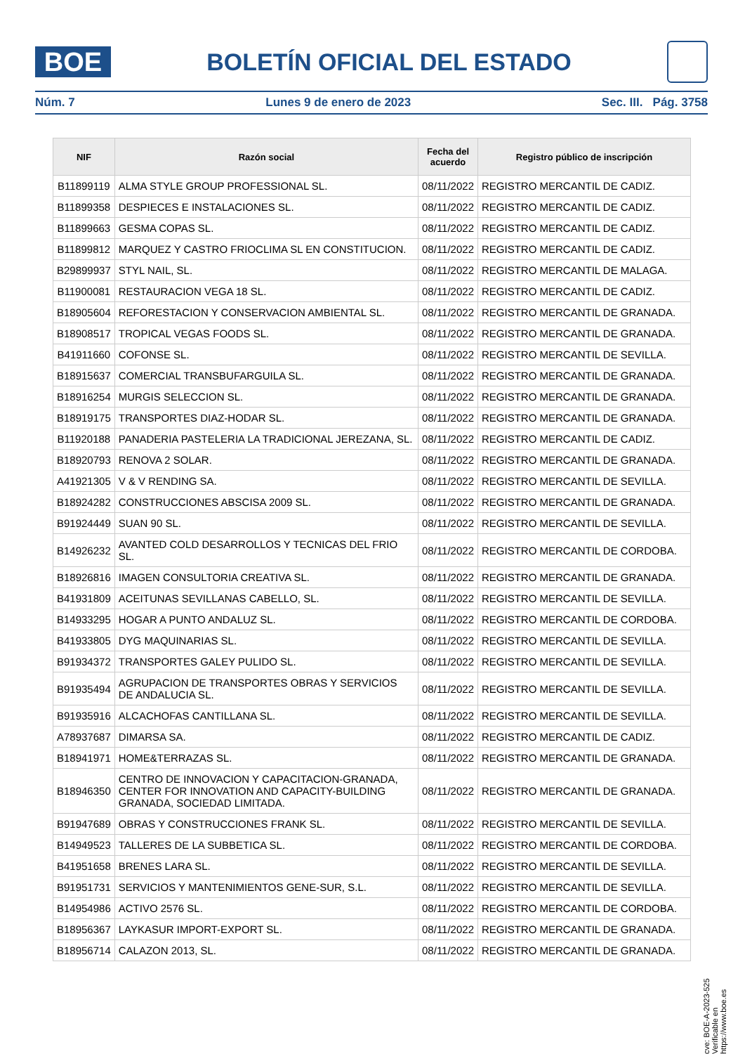BOE
BOLETÍN OFICIAL DEL ESTADO
Núm. 7 Lunes 9 de enero de 2023 Sec. III. Pág. 3758
| NIF | Razón social | Fecha del acuerdo | Registro público de inscripción |
| --- | --- | --- | --- |
| B11899119 | ALMA STYLE GROUP PROFESSIONAL SL. | 08/11/2022 | REGISTRO MERCANTIL DE CADIZ. |
| B11899358 | DESPIECES E INSTALACIONES SL. | 08/11/2022 | REGISTRO MERCANTIL DE CADIZ. |
| B11899663 | GESMA COPAS SL. | 08/11/2022 | REGISTRO MERCANTIL DE CADIZ. |
| B11899812 | MARQUEZ Y CASTRO FRIOCLIMA SL EN CONSTITUCION. | 08/11/2022 | REGISTRO MERCANTIL DE CADIZ. |
| B29899937 | STYL NAIL, SL. | 08/11/2022 | REGISTRO MERCANTIL DE MALAGA. |
| B11900081 | RESTAURACION VEGA 18 SL. | 08/11/2022 | REGISTRO MERCANTIL DE CADIZ. |
| B18905604 | REFORESTACION Y CONSERVACION AMBIENTAL SL. | 08/11/2022 | REGISTRO MERCANTIL DE GRANADA. |
| B18908517 | TROPICAL VEGAS FOODS SL. | 08/11/2022 | REGISTRO MERCANTIL DE GRANADA. |
| B41911660 | COFONSE SL. | 08/11/2022 | REGISTRO MERCANTIL DE SEVILLA. |
| B18915637 | COMERCIAL TRANSBUFARGUILA SL. | 08/11/2022 | REGISTRO MERCANTIL DE GRANADA. |
| B18916254 | MURGIS SELECCION SL. | 08/11/2022 | REGISTRO MERCANTIL DE GRANADA. |
| B18919175 | TRANSPORTES DIAZ-HODAR SL. | 08/11/2022 | REGISTRO MERCANTIL DE GRANADA. |
| B11920188 | PANADERIA PASTELERIA LA TRADICIONAL JEREZANA, SL. | 08/11/2022 | REGISTRO MERCANTIL DE CADIZ. |
| B18920793 | RENOVA 2 SOLAR. | 08/11/2022 | REGISTRO MERCANTIL DE GRANADA. |
| A41921305 | V & V RENDING SA. | 08/11/2022 | REGISTRO MERCANTIL DE SEVILLA. |
| B18924282 | CONSTRUCCIONES ABSCISA 2009 SL. | 08/11/2022 | REGISTRO MERCANTIL DE GRANADA. |
| B91924449 | SUAN 90 SL. | 08/11/2022 | REGISTRO MERCANTIL DE SEVILLA. |
| B14926232 | AVANTED COLD DESARROLLOS Y TECNICAS DEL FRIO SL. | 08/11/2022 | REGISTRO MERCANTIL DE CORDOBA. |
| B18926816 | IMAGEN CONSULTORIA CREATIVA SL. | 08/11/2022 | REGISTRO MERCANTIL DE GRANADA. |
| B41931809 | ACEITUNAS SEVILLANAS CABELLO, SL. | 08/11/2022 | REGISTRO MERCANTIL DE SEVILLA. |
| B14933295 | HOGAR A PUNTO ANDALUZ SL. | 08/11/2022 | REGISTRO MERCANTIL DE CORDOBA. |
| B41933805 | DYG MAQUINARIAS SL. | 08/11/2022 | REGISTRO MERCANTIL DE SEVILLA. |
| B91934372 | TRANSPORTES GALEY PULIDO SL. | 08/11/2022 | REGISTRO MERCANTIL DE SEVILLA. |
| B91935494 | AGRUPACION DE TRANSPORTES OBRAS Y SERVICIOS DE ANDALUCIA SL. | 08/11/2022 | REGISTRO MERCANTIL DE SEVILLA. |
| B91935916 | ALCACHOFAS CANTILLANA SL. | 08/11/2022 | REGISTRO MERCANTIL DE SEVILLA. |
| A78937687 | DIMARSA SA. | 08/11/2022 | REGISTRO MERCANTIL DE CADIZ. |
| B18941971 | HOME&TERRAZAS SL. | 08/11/2022 | REGISTRO MERCANTIL DE GRANADA. |
| B18946350 | CENTRO DE INNOVACION Y CAPACITACION-GRANADA, CENTER FOR INNOVATION AND CAPACITY-BUILDING GRANADA, SOCIEDAD LIMITADA. | 08/11/2022 | REGISTRO MERCANTIL DE GRANADA. |
| B91947689 | OBRAS Y CONSTRUCCIONES FRANK SL. | 08/11/2022 | REGISTRO MERCANTIL DE SEVILLA. |
| B14949523 | TALLERES DE LA SUBBETICA SL. | 08/11/2022 | REGISTRO MERCANTIL DE CORDOBA. |
| B41951658 | BRENES LARA SL. | 08/11/2022 | REGISTRO MERCANTIL DE SEVILLA. |
| B91951731 | SERVICIOS Y MANTENIMIENTOS GENE-SUR, S.L. | 08/11/2022 | REGISTRO MERCANTIL DE SEVILLA. |
| B14954986 | ACTIVO 2576 SL. | 08/11/2022 | REGISTRO MERCANTIL DE CORDOBA. |
| B18956367 | LAYKASUR IMPORT-EXPORT SL. | 08/11/2022 | REGISTRO MERCANTIL DE GRANADA. |
| B18956714 | CALAZON 2013, SL. | 08/11/2022 | REGISTRO MERCANTIL DE GRANADA. |
cve: BOE-A-2023-525
Verificable en https://www.boe.es